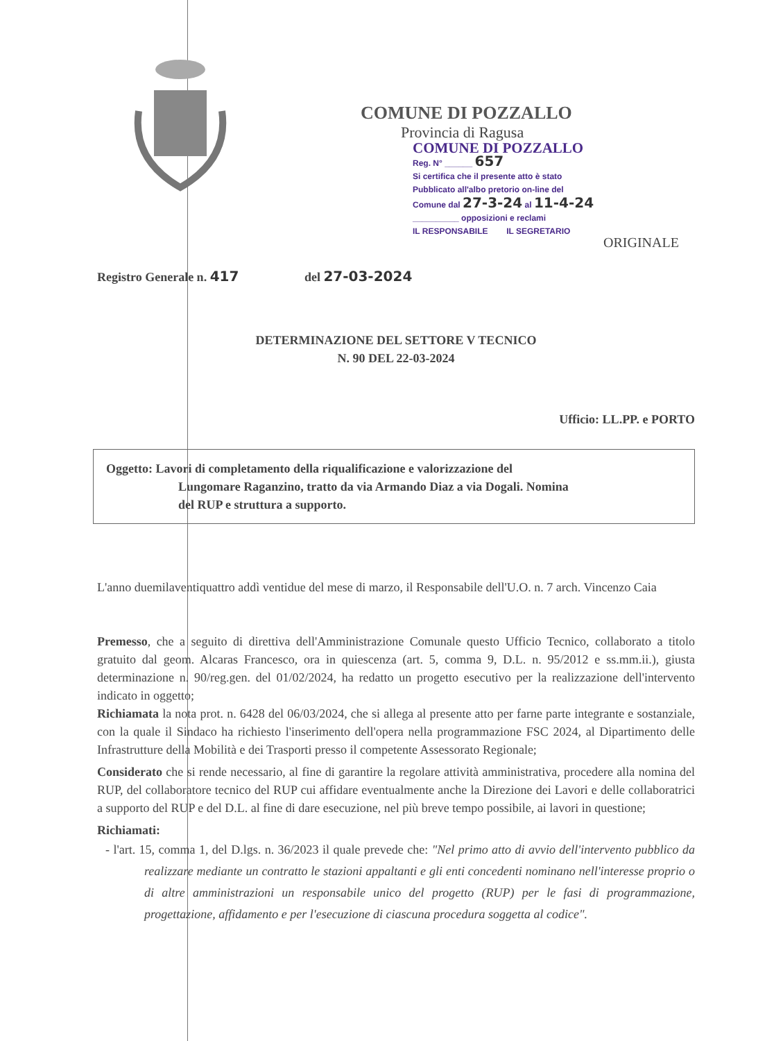COMUNE DI POZZALLO
Provincia di Ragusa
COMUNE DI POZZALLO
Reg. N° ______ 657
Si certifica che il presente atto è stato
Pubblicato all'albo pretorio on-line del
Comune dal 27-3-24 al 11-4-24
__________ opposizioni e reclami
IL RESPONSABILE IL SEGRETARIO
ORIGINALE
Registro Generale n. 417 del 27-03-2024
DETERMINAZIONE DEL SETTORE V TECNICO
N. 90 DEL 22-03-2024
Ufficio: LL.PP. e PORTO
Oggetto: Lavori di completamento della riqualificazione e valorizzazione del
Lungomare Raganzino, tratto da via Armando Diaz a via Dogali. Nomina
del RUP e struttura a supporto.
L'anno duemilaventiquattro addì ventidue del mese di marzo, il Responsabile dell'U.O. n. 7 arch. Vincenzo Caia
Premesso, che a seguito di direttiva dell'Amministrazione Comunale questo Ufficio Tecnico, collaborato a titolo gratuito dal geom. Alcaras Francesco, ora in quiescenza (art. 5, comma 9, D.L. n. 95/2012 e ss.mm.ii.), giusta determinazione n. 90/reg.gen. del 01/02/2024, ha redatto un progetto esecutivo per la realizzazione dell'intervento indicato in oggetto;
Richiamata la nota prot. n. 6428 del 06/03/2024, che si allega al presente atto per farne parte integrante e sostanziale, con la quale il Sindaco ha richiesto l'inserimento dell'opera nella programmazione FSC 2024, al Dipartimento delle Infrastrutture della Mobilità e dei Trasporti presso il competente Assessorato Regionale;
Considerato che si rende necessario, al fine di garantire la regolare attività amministrativa, procedere alla nomina del RUP, del collaboratore tecnico del RUP cui affidare eventualmente anche la Direzione dei Lavori e delle collaboratrici a supporto del RUP e del D.L. al fine di dare esecuzione, nel più breve tempo possibile, ai lavori in questione;
Richiamati:
- l'art. 15, comma 1, del D.lgs. n. 36/2023 il quale prevede che: "Nel primo atto di avvio dell'intervento pubblico da realizzare mediante un contratto le stazioni appaltanti e gli enti concedenti nominano nell'interesse proprio o di altre amministrazioni un responsabile unico del progetto (RUP) per le fasi di programmazione, progettazione, affidamento e per l'esecuzione di ciascuna procedura soggetta al codice".